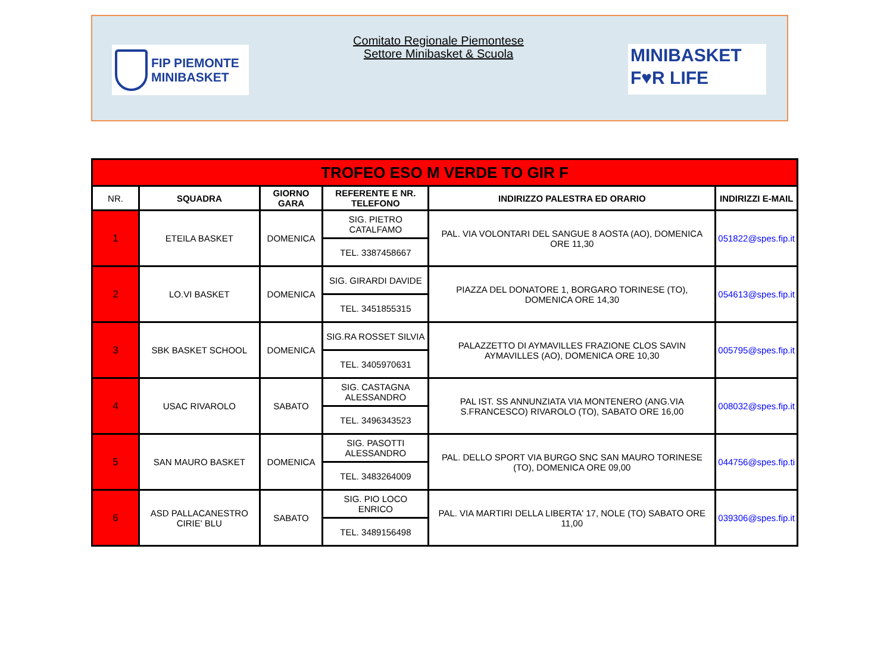FIP PIEMONTE
MINIBASKET
Comitato Regionale Piemontese
Settore Minibasket & Scuola
MINIBASKET
F♥R LIFE
| TROFEO ESO M VERDE TO GIR F | | | | | |
| NR. | SQUADRA | GIORNO GARA | REFERENTE E NR. TELEFONO | INDIRIZZO PALESTRA ED ORARIO | INDIRIZZI E-MAIL |
| 1 | ETEILA BASKET | DOMENICA | SIG. PIETRO CATALFAMO | PAL. VIA VOLONTARI DEL SANGUE 8 AOSTA (AO), DOMENICA ORE 11,30 | 051822@spes.fip.it |
| | | | TEL. 3387458667 | | |
| 2 | LO.VI BASKET | DOMENICA | SIG. GIRARDI DAVIDE | PIAZZA DEL DONATORE 1, BORGARO TORINESE (TO), DOMENICA ORE 14,30 | 054613@spes.fip.it |
| | | | TEL. 3451855315 | | |
| 3 | SBK BASKET SCHOOL | DOMENICA | SIG.RA ROSSET SILVIA | PALAZZETTO DI AYMAVILLES FRAZIONE CLOS SAVIN AYMAVILLES (AO), DOMENICA ORE 10,30 | 005795@spes.fip.it |
| | | | TEL. 3405970631 | | |
| 4 | USAC RIVAROLO | SABATO | SIG. CASTAGNA ALESSANDRO | PAL IST. SS ANNUNZIATA VIA MONTENERO (ANG.VIA S.FRANCESCO) RIVAROLO (TO), SABATO ORE 16,00 | 008032@spes.fip.it |
| | | | TEL. 3496343523 | | |
| 5 | SAN MAURO BASKET | DOMENICA | SIG. PASOTTI ALESSANDRO | PAL. DELLO SPORT VIA BURGO SNC SAN MAURO TORINESE (TO), DOMENICA ORE 09,00 | 044756@spes.fip.ti |
| | | | TEL. 3483264009 | | |
| 6 | ASD PALLACANESTRO CIRIE' BLU | SABATO | SIG. PIO LOCO ENRICO | PAL. VIA MARTIRI DELLA LIBERTA' 17, NOLE (TO) SABATO ORE 11,00 | 039306@spes.fip.it |
| | | | TEL. 3489156498 | | |